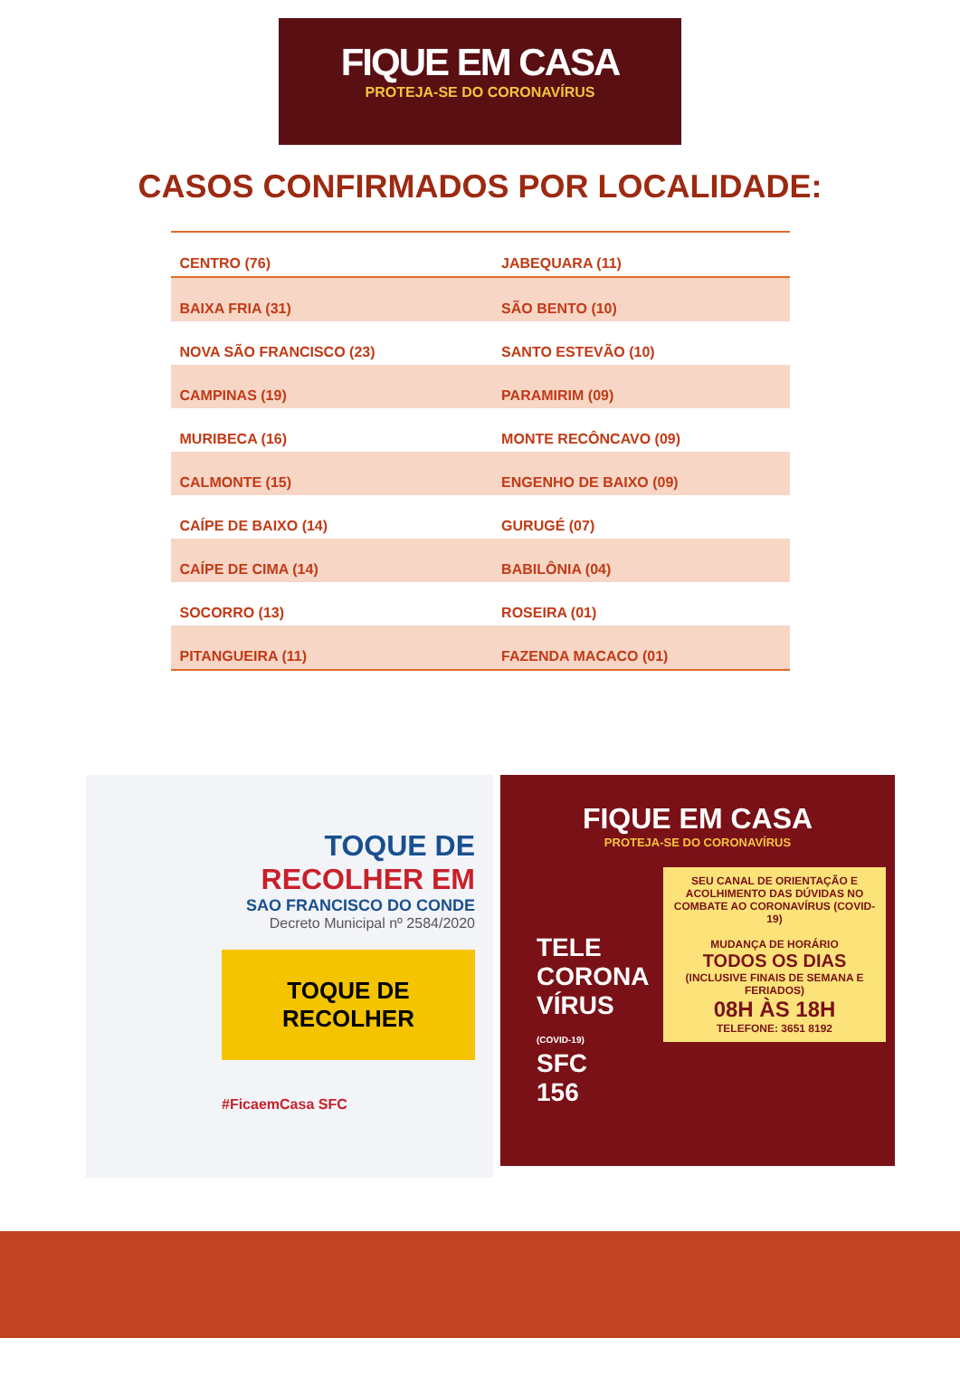FIQUE EM CASA
PROTEJA-SE DO CORONAVÍRUS
CASOS CONFIRMADOS POR LOCALIDADE:
| CENTRO (76) | JABEQUARA (11) |
| BAIXA FRIA (31) | SÃO BENTO (10) |
| NOVA SÃO FRANCISCO (23) | SANTO ESTEVÃO (10) |
| CAMPINAS (19) | PARAMIRIM (09) |
| MURIBECA (16) | MONTE RECÔNCAVO (09) |
| CALMONTE (15) | ENGENHO DE BAIXO (09) |
| CAÍPE DE BAIXO (14) | GURUGÉ (07) |
| CAÍPE DE CIMA (14) | BABILÔNIA (04) |
| SOCORRO (13) | ROSEIRA (01) |
| PITANGUEIRA (11) | FAZENDA MACACO (01) |
TOQUE DE
RECOLHER EM
SAO FRANCISCO DO CONDE
Decreto Municipal nº 2584/2020
TOQUE DE RECOLHER
#FicaemCasa SFC
FIQUE EM CASA
PROTEJA-SE DO CORONAVÍRUS
SEU CANAL DE ORIENTAÇÃO E ACOLHIMENTO DAS DÚVIDAS NO COMBATE AO CORONAVÍRUS (COVID-19)
MUDANÇA DE HORÁRIO
TODOS OS DIAS
(INCLUSIVE FINAIS DE SEMANA E FERIADOS)
08H ÀS 18H
TELEFONE: 3651 8192
TELE
CORONA
VÍRUS
(COVID-19)
SFC
156